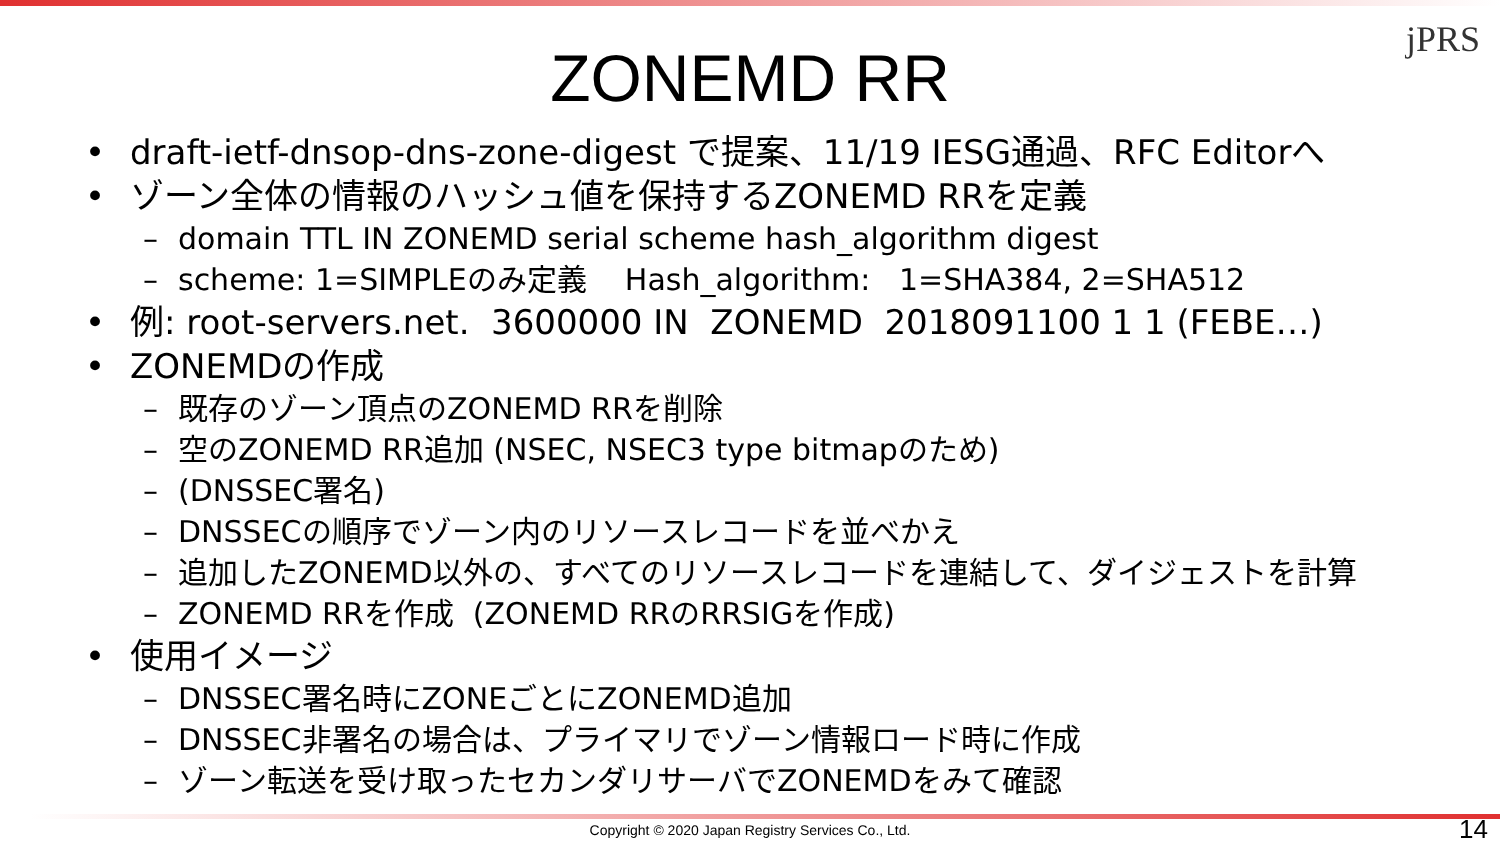jPRS
ZONEMD RR
• draft-ietf-dnsop-dns-zone-digest で提案、11/19 IESG通過、RFC Editorへ
• ゾーン全体の情報のハッシュ値を保持するZONEMD RRを定義
– domain TTL IN ZONEMD serial scheme hash_algorithm digest
– scheme: 1=SIMPLEのみ定義 Hash_algorithm: 1=SHA384, 2=SHA512
• 例: root-servers.net. 3600000 IN ZONEMD 2018091100 1 1 (FEBE…)
• ZONEMDの作成
– 既存のゾーン頂点のZONEMD RRを削除
– 空のZONEMD RR追加 (NSEC, NSEC3 type bitmapのため)
– (DNSSEC署名)
– DNSSECの順序でゾーン内のリソースレコードを並べかえ
– 追加したZONEMD以外の、すべてのリソースレコードを連結して、ダイジェストを計算
– ZONEMD RRを作成 (ZONEMD RRのRRSIGを作成)
• 使用イメージ
– DNSSEC署名時にZONEごとにZONEMD追加
– DNSSEC非署名の場合は、プライマリでゾーン情報ロード時に作成
– ゾーン転送を受け取ったセカンダリサーバでZONEMDをみて確認
Copyright © 2020 Japan Registry Services Co., Ltd. 14